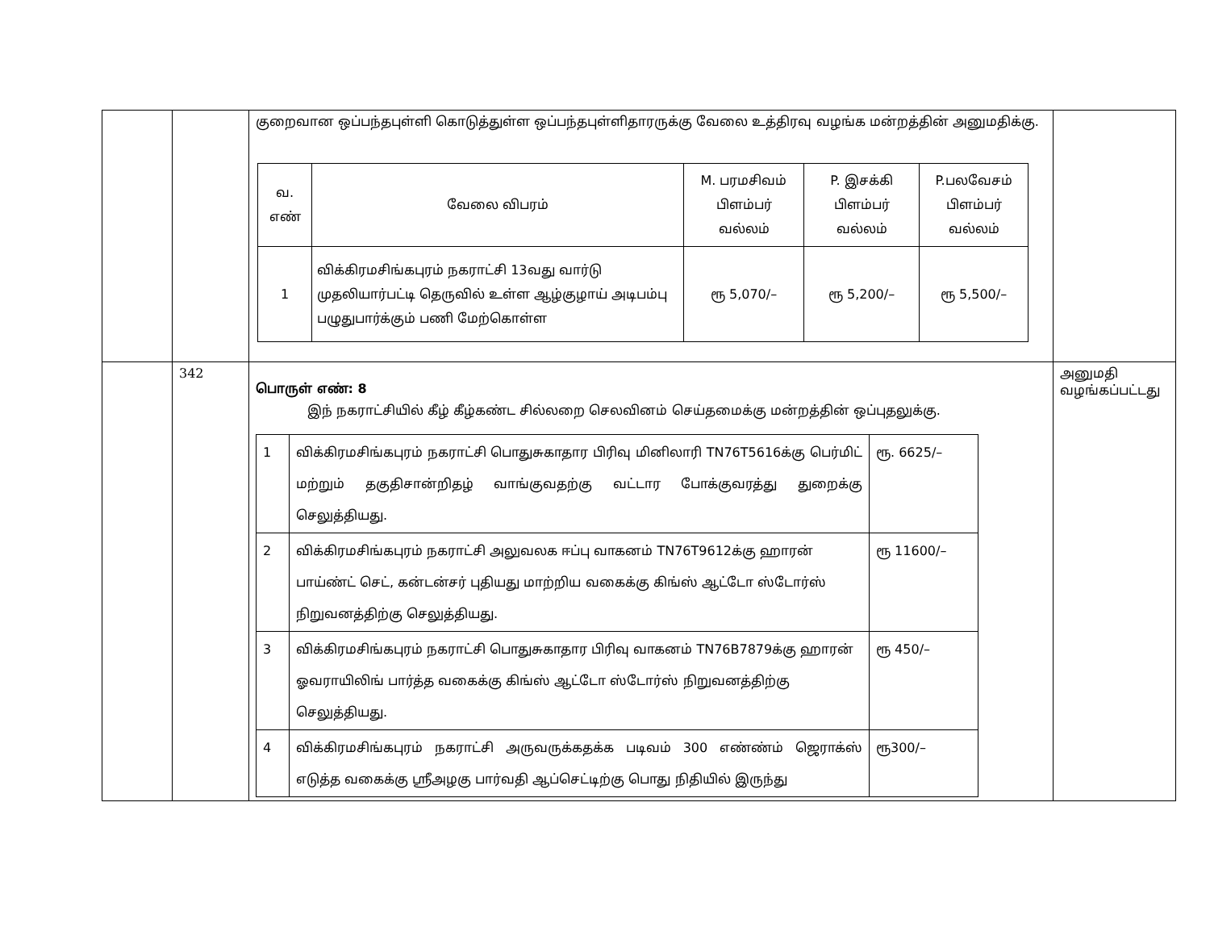| | | குறைவான ஒப்பந்தபுள்ளி கொடுத்துள்ள ஒப்பந்தபுள்ளிதாரருக்கு வேலை உத்திரவு வழங்க மன்றத்தின் அனுமதிக்கு. / வ. எண் / வேலை விபரம் / M. பரமசிவம் பிளம்பர் வல்லம் / P. இசக்கி பிளம்பர் வல்லம் / P.பலவேசம் பிளம்பர் வல்லம் / / 1 / விக்கிரமசிங்கபுரம் நகராட்சி 13வது வார்டு முதலியார்பட்டி தெருவில் உள்ள ஆழ்குழாய் அடிபம்பு பழுதுபார்க்கும் பணி மேற்கொள்ள / ரூ 5,070/– / ரூ 5,200/– / ரூ 5,500/– / | |
| | 342 | பொருள் எண்: 8 இந் நகராட்சியில் கீழ் கீழ்கண்ட சில்லறை செலவினம் செய்தமைக்கு மன்றத்தின் ஒப்புதலுக்கு. / 1 / விக்கிரமசிங்கபுரம் நகராட்சி பொதுசுகாதார பிரிவு மினிலாரி TN76T5616க்கு பெர்மிட் மற்றும் தகுதிசான்றிதழ் வாங்குவதற்கு வட்டார போக்குவரத்து துறைக்கு செலுத்தியது. / ரூ. 6625/– / / 2 / விக்கிரமசிங்கபுரம் நகராட்சி அலுவலக ஈப்பு வாகனம் TN76T9612க்கு ஹாரன் பாய்ண்ட் செட், கன்டன்சர் புதியது மாற்றிய வகைக்கு கிங்ஸ் ஆட்டோ ஸ்டோர்ஸ் நிறுவனத்திற்கு செலுத்தியது. / ரூ 11600/– / / 3 / விக்கிரமசிங்கபுரம் நகராட்சி பொதுசுகாதார பிரிவு வாகனம் TN76B7879க்கு ஹாரன் ஓவராயிலிங் பார்த்த வகைக்கு கிங்ஸ் ஆட்டோ ஸ்டோர்ஸ் நிறுவனத்திற்கு செலுத்தியது. / ரூ 450/– / / 4 / விக்கிரமசிங்கபுரம் நகராட்சி அருவருக்கதக்க படிவம் 300 எண்ண்ம் ஜெராக்ஸ் எடுத்த வகைக்கு ஸ்ரீஅழகு பார்வதி ஆப்செட்டிற்கு பொது நிதியில் இருந்து / ரூ300/– / | அனுமதி வழங்கப்பட்டது |